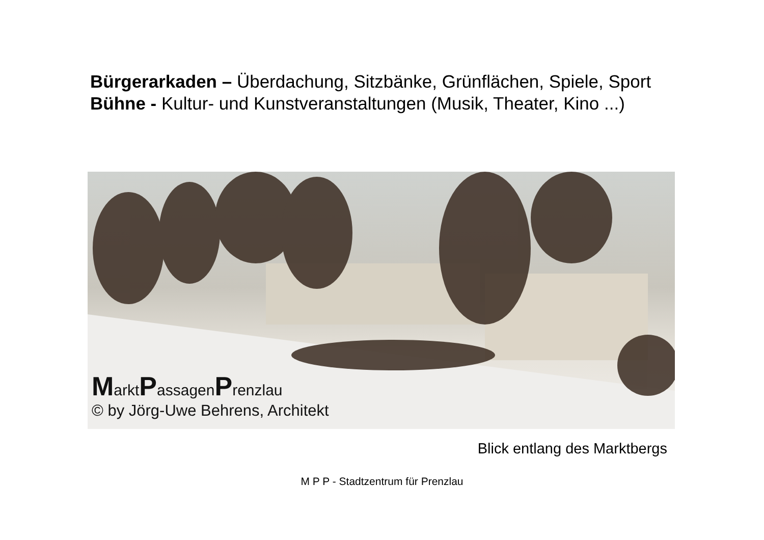Bürgerarkaden – Überdachung, Sitzbänke, Grünflächen, Spiele, Sport
Bühne - Kultur- und Kunstveranstaltungen (Musik, Theater, Kino ...)
MarktPassagenPrenzlau
© by Jörg-Uwe Behrens, Architekt
Blick entlang des Marktbergs
M P P - Stadtzentrum für Prenzlau